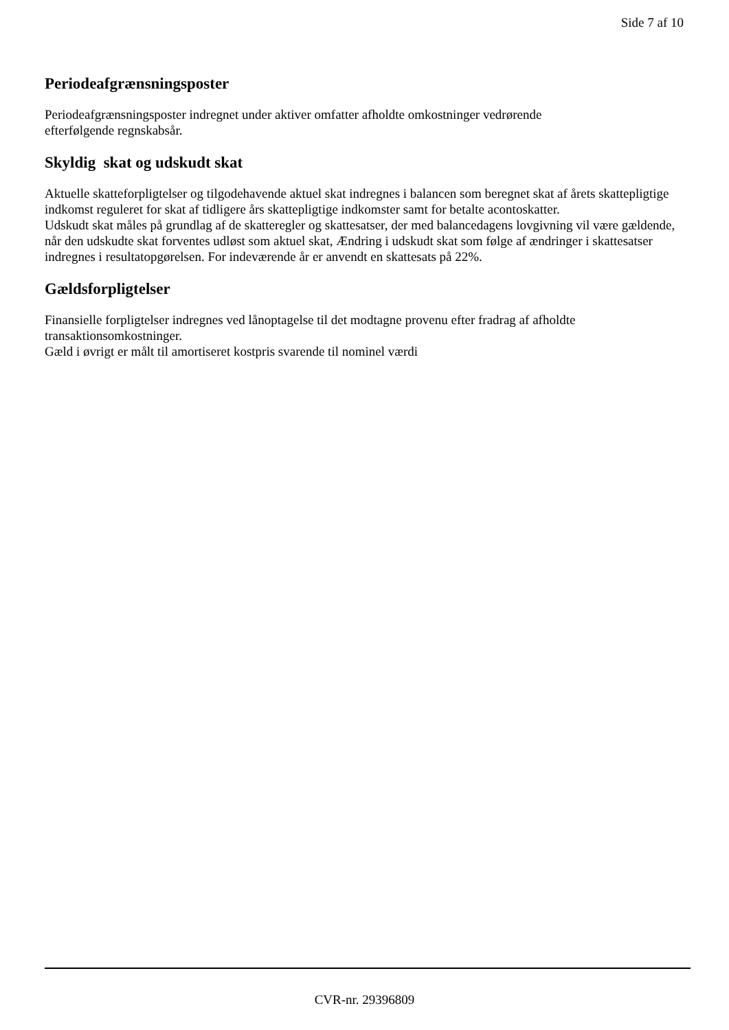Side 7 af 10
Periodeafgrænsningsposter
Periodeafgrænsningsposter indregnet under aktiver omfatter afholdte omkostninger vedrørende
efterfølgende regnskabsår.
Skyldig skat og udskudt skat
Aktuelle skatteforpligtelser og tilgodehavende aktuel skat indregnes i balancen som beregnet skat af årets skattepligtige indkomst reguleret for skat af tidligere års skattepligtige indkomster samt for betalte acontoskatter.
Udskudt skat måles på grundlag af de skatteregler og skattesatser, der med balancedagens lovgivning vil være gældende, når den udskudte skat forventes udløst som aktuel skat, Ændring i udskudt skat som følge af ændringer i skattesatser indregnes i resultatopgørelsen. For indeværende år er anvendt en skattesats på 22%.
Gældsforpligtelser
Finansielle forpligtelser indregnes ved lånoptagelse til det modtagne provenu efter fradrag af afholdte
transaktionsomkostninger.
Gæld i øvrigt er målt til amortiseret kostpris svarende til nominel værdi
CVR-nr. 29396809